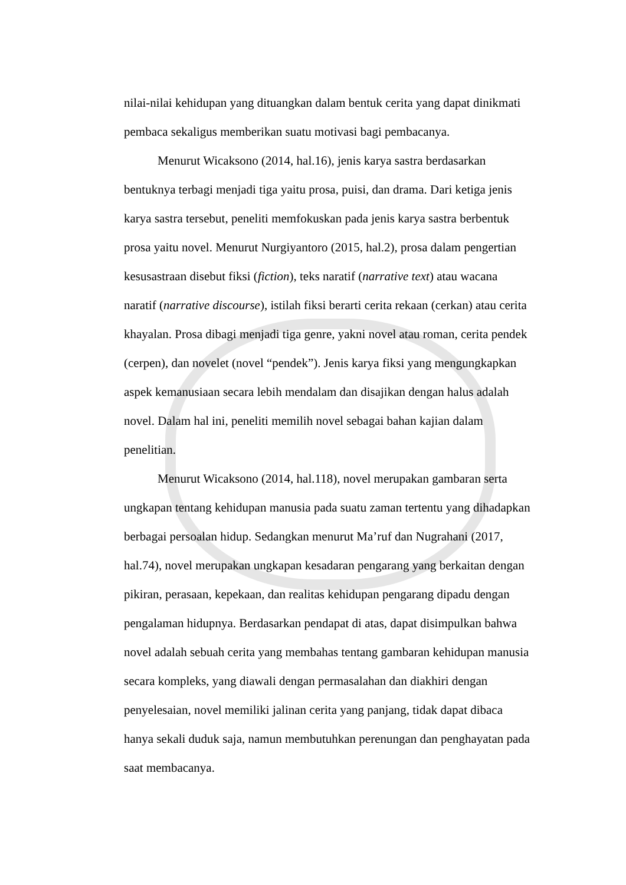nilai-nilai kehidupan yang dituangkan dalam bentuk cerita yang dapat dinikmati pembaca sekaligus memberikan suatu motivasi bagi pembacanya.
Menurut Wicaksono (2014, hal.16), jenis karya sastra berdasarkan bentuknya terbagi menjadi tiga yaitu prosa, puisi, dan drama. Dari ketiga jenis karya sastra tersebut, peneliti memfokuskan pada jenis karya sastra berbentuk prosa yaitu novel. Menurut Nurgiyantoro (2015, hal.2), prosa dalam pengertian kesusastraan disebut fiksi (fiction), teks naratif (narrative text) atau wacana naratif (narrative discourse), istilah fiksi berarti cerita rekaan (cerkan) atau cerita khayalan. Prosa dibagi menjadi tiga genre, yakni novel atau roman, cerita pendek (cerpen), dan novelet (novel “pendek”). Jenis karya fiksi yang mengungkapkan aspek kemanusiaan secara lebih mendalam dan disajikan dengan halus adalah novel. Dalam hal ini, peneliti memilih novel sebagai bahan kajian dalam penelitian.
Menurut Wicaksono (2014, hal.118), novel merupakan gambaran serta ungkapan tentang kehidupan manusia pada suatu zaman tertentu yang dihadapkan berbagai persoalan hidup. Sedangkan menurut Ma’ruf dan Nugrahani (2017, hal.74), novel merupakan ungkapan kesadaran pengarang yang berkaitan dengan pikiran, perasaan, kepekaan, dan realitas kehidupan pengarang dipadu dengan pengalaman hidupnya. Berdasarkan pendapat di atas, dapat disimpulkan bahwa novel adalah sebuah cerita yang membahas tentang gambaran kehidupan manusia secara kompleks, yang diawali dengan permasalahan dan diakhiri dengan penyelesaian, novel memiliki jalinan cerita yang panjang, tidak dapat dibaca hanya sekali duduk saja, namun membutuhkan perenungan dan penghayatan pada saat membacanya.